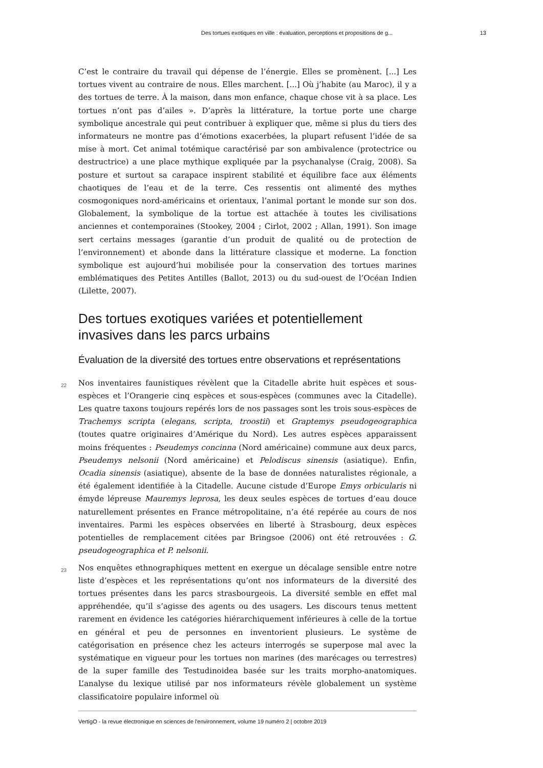Des tortues exotiques en ville : évaluation, perceptions et propositions de g... 13
C’est le contraire du travail qui dépense de l’énergie. Elles se promènent. [...] Les tortues vivent au contraire de nous. Elles marchent. [...] Où j’habite (au Maroc), il y a des tortues de terre. À la maison, dans mon enfance, chaque chose vit à sa place. Les tortues n’ont pas d’ailes ». D’après la littérature, la tortue porte une charge symbolique ancestrale qui peut contribuer à expliquer que, même si plus du tiers des informateurs ne montre pas d’émotions exacerbées, la plupart refusent l’idée de sa mise à mort. Cet animal totémique caractérisé par son ambivalence (protectrice ou destructrice) a une place mythique expliquée par la psychanalyse (Craig, 2008). Sa posture et surtout sa carapace inspirent stabilité et équilibre face aux éléments chaotiques de l’eau et de la terre. Ces ressentis ont alimenté des mythes cosmogoniques nord-américains et orientaux, l’animal portant le monde sur son dos. Globalement, la symbolique de la tortue est attachée à toutes les civilisations anciennes et contemporaines (Stookey, 2004 ; Cirlot, 2002 ; Allan, 1991). Son image sert certains messages (garantie d’un produit de qualité ou de protection de l’environnement) et abonde dans la littérature classique et moderne. La fonction symbolique est aujourd’hui mobilisée pour la conservation des tortues marines emblématiques des Petites Antilles (Ballot, 2013) ou du sud-ouest de l’Océan Indien (Lilette, 2007).
Des tortues exotiques variées et potentiellement invasives dans les parcs urbains
Évaluation de la diversité des tortues entre observations et représentations
22 Nos inventaires faunistiques révèlent que la Citadelle abrite huit espèces et sous-espèces et l’Orangerie cinq espèces et sous-espèces (communes avec la Citadelle). Les quatre taxons toujours repérés lors de nos passages sont les trois sous-espèces de Trachemys scripta (elegans, scripta, troostii) et Graptemys pseudogeographica (toutes quatre originaires d’Amérique du Nord). Les autres espèces apparaissent moins fréquentes : Pseudemys concinna (Nord américaine) commune aux deux parcs, Pseudemys nelsonii (Nord américaine) et Pelodiscus sinensis (asiatique). Enfin, Ocadia sinensis (asiatique), absente de la base de données naturalistes régionale, a été également identifiée à la Citadelle. Aucune cistude d’Europe Emys orbicularis ni émyde lépreuse Mauremys leprosa, les deux seules espèces de tortues d’eau douce naturellement présentes en France métropolitaine, n’a été repérée au cours de nos inventaires. Parmi les espèces observées en liberté à Strasbourg, deux espèces potentielles de remplacement citées par Bringsoe (2006) ont été retrouvées : G. pseudogeographica et P. nelsonii.
23 Nos enquêtes ethnographiques mettent en exergue un décalage sensible entre notre liste d’espèces et les représentations qu’ont nos informateurs de la diversité des tortues présentes dans les parcs strasbourgeois. La diversité semble en effet mal appréhendée, qu’il s’agisse des agents ou des usagers. Les discours tenus mettent rarement en évidence les catégories hiérarchiquement inférieures à celle de la tortue en général et peu de personnes en inventorient plusieurs. Le système de catégorisation en présence chez les acteurs interrogés se superpose mal avec la systématique en vigueur pour les tortues non marines (des marécages ou terrestres) de la super famille des Testudinoidea basée sur les traits morpho-anatomiques. L’analyse du lexique utilisé par nos informateurs révèle globalement un système classificatoire populaire informel où
VertigO - la revue électronique en sciences de l'environnement, volume 19 numéro 2 | octobre 2019